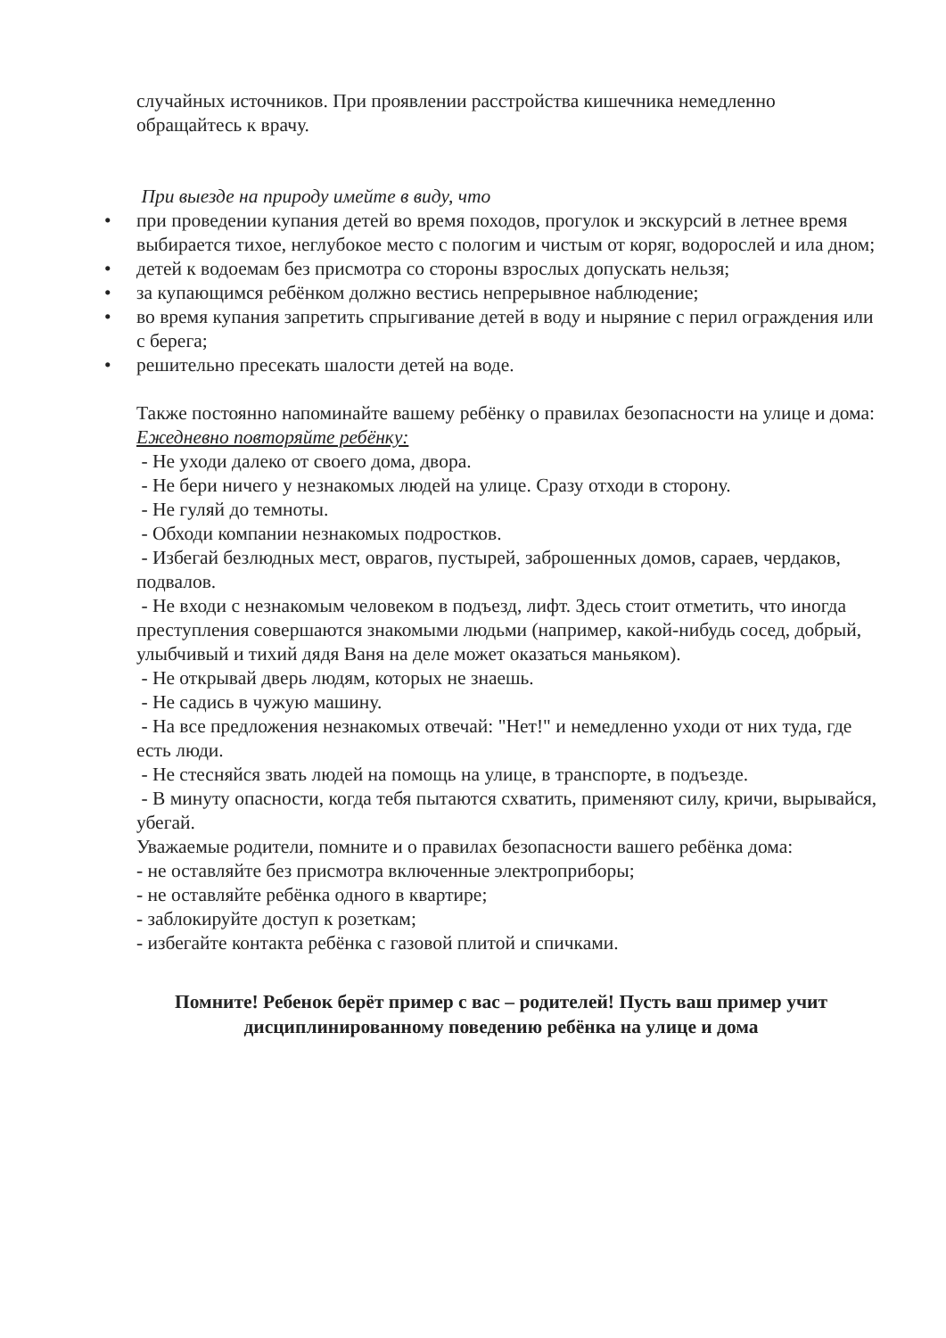случайных источников. При проявлении расстройства кишечника немедленно обращайтесь к врачу.
При выезде на природу имейте в виду, что
• при проведении купания детей во время походов, прогулок и экскурсий в летнее время выбирается тихое, неглубокое место с пологим и чистым от коряг, водорослей и ила дном;
• детей к водоемам без присмотра со стороны взрослых допускать нельзя;
• за купающимся ребёнком должно вестись непрерывное наблюдение;
• во время купания запретить спрыгивание детей в воду и ныряние с перил ограждения или с берега;
• решительно пресекать шалости детей на воде.
Также постоянно напоминайте вашему ребёнку о правилах безопасности на улице и дома:
Ежедневно повторяйте ребёнку:
- Не уходи далеко от своего дома, двора.
- Не бери ничего у незнакомых людей на улице. Сразу отходи в сторону.
- Не гуляй до темноты.
- Обходи компании незнакомых подростков.
- Избегай безлюдных мест, оврагов, пустырей, заброшенных домов, сараев, чердаков, подвалов.
- Не входи с незнакомым человеком в подъезд, лифт. Здесь стоит отметить, что иногда преступления совершаются знакомыми людьми (например, какой-нибудь сосед, добрый, улыбчивый и тихий дядя Ваня на деле может оказаться маньяком).
- Не открывай дверь людям, которых не знаешь.
- Не садись в чужую машину.
- На все предложения незнакомых отвечай: "Нет!" и немедленно уходи от них туда, где есть люди.
- Не стесняйся звать людей на помощь на улице, в транспорте, в подъезде.
- В минуту опасности, когда тебя пытаются схватить, применяют силу, кричи, вырывайся, убегай.
Уважаемые родители, помните и о правилах безопасности вашего ребёнка дома:
- не оставляйте без присмотра включенные электроприборы;
- не оставляйте ребёнка одного в квартире;
- заблокируйте доступ к розеткам;
- избегайте контакта ребёнка с газовой плитой и спичками.
Помните! Ребенок берёт пример с вас – родителей! Пусть ваш пример учит дисциплинированному поведению ребёнка на улице и дома